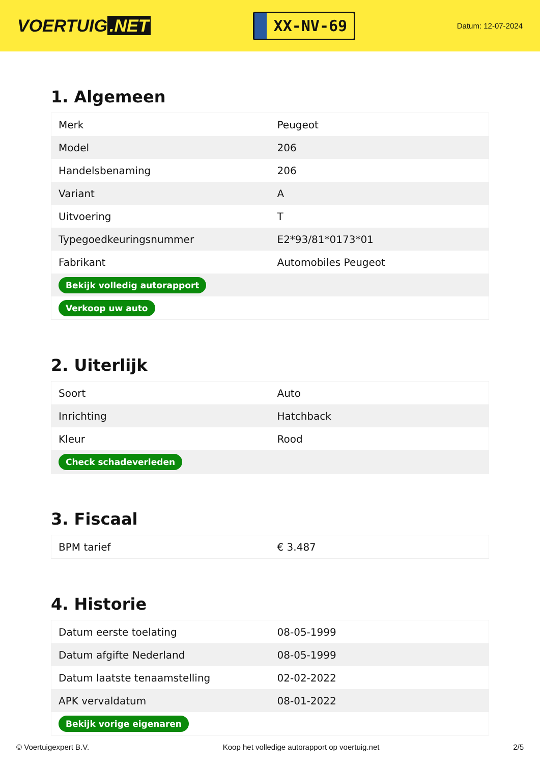VOERTUIG.NET
XX-NV-69
Datum: 12-07-2024
1. Algemeen
| Merk | Peugeot |
| Model | 206 |
| Handelsbenaming | 206 |
| Variant | A |
| Uitvoering | T |
| Typegoedkeuringsnummer | E2*93/81*0173*01 |
| Fabrikant | Automobiles Peugeot |
| Bekijk volledig autorapport | |
| Verkoop uw auto | |
2. Uiterlijk
| Soort | Auto |
| Inrichting | Hatchback |
| Kleur | Rood |
| Check schadeverleden | |
3. Fiscaal
| BPM tarief | € 3.487 |
4. Historie
| Datum eerste toelating | 08-05-1999 |
| Datum afgifte Nederland | 08-05-1999 |
| Datum laatste tenaamstelling | 02-02-2022 |
| APK vervaldatum | 08-01-2022 |
| Bekijk vorige eigenaren | |
© Voertuigexpert B.V. Koop het volledige autorapport op voertuig.net 2/5